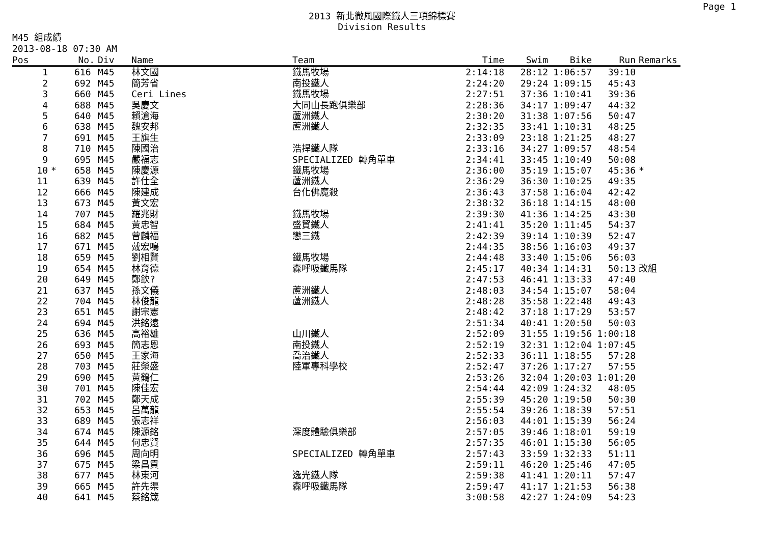Page 1
2013 新北微風國際鐵人三項錦標賽
Division Results
M45 組成績
2013-08-18 07:30 AM
| Pos | | No. | Div | Name | Team | Time | Swim | Bike | Run | Remarks |
| --- | --- | --- | --- | --- | --- | --- | --- | --- | --- | --- |
| 1 | | 616 | M45 | 林文國 | 鐵馬牧場 | 2:14:18 | 28:12 | 1:06:57 | 39:10 | |
| 2 | | 692 | M45 | 簡芳省 | 南投鐵人 | 2:24:20 | 29:24 | 1:09:15 | 45:43 | |
| 3 | | 660 | M45 | Ceri Lines | 鐵馬牧場 | 2:27:51 | 37:36 | 1:10:41 | 39:36 | |
| 4 | | 688 | M45 | 吳慶文 | 大同山長跑俱樂部 | 2:28:36 | 34:17 | 1:09:47 | 44:32 | |
| 5 | | 640 | M45 | 賴滄海 | 蘆洲鐵人 | 2:30:20 | 31:38 | 1:07:56 | 50:47 | |
| 6 | | 638 | M45 | 魏安邦 | 蘆洲鐵人 | 2:32:35 | 33:41 | 1:10:31 | 48:25 | |
| 7 | | 691 | M45 | 王旗生 | | 2:33:09 | 23:18 | 1:21:25 | 48:27 | |
| 8 | | 710 | M45 | 陳國治 | 浩捍鐵人隊 | 2:33:16 | 34:27 | 1:09:57 | 48:54 | |
| 9 | | 695 | M45 | 嚴福志 | SPECIALIZED 轉角單車 | 2:34:41 | 33:45 | 1:10:49 | 50:08 | |
| 10 | * | 658 | M45 | 陳慶源 | 鐵馬牧場 | 2:36:00 | 35:19 | 1:15:07 | 45:36 | * |
| 11 | | 639 | M45 | 許仕全 | 蘆洲鐵人 | 2:36:29 | 36:30 | 1:10:25 | 49:35 | |
| 12 | | 666 | M45 | 陳建成 | 台化佛魔殺 | 2:36:43 | 37:58 | 1:16:04 | 42:42 | |
| 13 | | 673 | M45 | 黃文宏 | | 2:38:32 | 36:18 | 1:14:15 | 48:00 | |
| 14 | | 707 | M45 | 羅兆財 | 鐵馬牧場 | 2:39:30 | 41:36 | 1:14:25 | 43:30 | |
| 15 | | 684 | M45 | 黃忠智 | 盛貿鐵人 | 2:41:41 | 35:20 | 1:11:45 | 54:37 | |
| 16 | | 682 | M45 | 曾麟福 | 戀三鐵 | 2:42:39 | 39:14 | 1:10:39 | 52:47 | |
| 17 | | 671 | M45 | 戴宏鳴 | | 2:44:35 | 38:56 | 1:16:03 | 49:37 | |
| 18 | | 659 | M45 | 劉相賢 | 鐵馬牧場 | 2:44:48 | 33:40 | 1:15:06 | 56:03 | |
| 19 | | 654 | M45 | 林育德 | 森呼吸鐵馬隊 | 2:45:17 | 40:34 | 1:14:31 | 50:13 | 改組 |
| 20 | | 649 | M45 | 鄭欽? | | 2:47:53 | 46:41 | 1:13:33 | 47:40 | |
| 21 | | 637 | M45 | 孫文儀 | 蘆洲鐵人 | 2:48:03 | 34:54 | 1:15:07 | 58:04 | |
| 22 | | 704 | M45 | 林俊龍 | 蘆洲鐵人 | 2:48:28 | 35:58 | 1:22:48 | 49:43 | |
| 23 | | 651 | M45 | 謝宗憲 | | 2:48:42 | 37:18 | 1:17:29 | 53:57 | |
| 24 | | 694 | M45 | 洪銘遠 | | 2:51:34 | 40:41 | 1:20:50 | 50:03 | |
| 25 | | 636 | M45 | 高裕雄 | 山川鐵人 | 2:52:09 | 31:55 | 1:19:56 | 1:00:18 | |
| 26 | | 693 | M45 | 簡志恩 | 南投鐵人 | 2:52:19 | 32:31 | 1:12:04 | 1:07:45 | |
| 27 | | 650 | M45 | 王家海 | 喬治鐵人 | 2:52:33 | 36:11 | 1:18:55 | 57:28 | |
| 28 | | 703 | M45 | 莊榮盛 | 陸軍專科學校 | 2:52:47 | 37:26 | 1:17:27 | 57:55 | |
| 29 | | 690 | M45 | 黃鶴仁 | | 2:53:26 | 32:04 | 1:20:03 | 1:01:20 | |
| 30 | | 701 | M45 | 陳佳宏 | | 2:54:44 | 42:09 | 1:24:32 | 48:05 | |
| 31 | | 702 | M45 | 鄭天成 | | 2:55:39 | 45:20 | 1:19:50 | 50:30 | |
| 32 | | 653 | M45 | 呂萬龍 | | 2:55:54 | 39:26 | 1:18:39 | 57:51 | |
| 33 | | 689 | M45 | 張志祥 | | 2:56:03 | 44:01 | 1:15:39 | 56:24 | |
| 34 | | 674 | M45 | 陳源銘 | 深度體驗俱樂部 | 2:57:05 | 39:46 | 1:18:01 | 59:19 | |
| 35 | | 644 | M45 | 何忠賢 | | 2:57:35 | 46:01 | 1:15:30 | 56:05 | |
| 36 | | 696 | M45 | 周向明 | SPECIALIZED 轉角單車 | 2:57:43 | 33:59 | 1:32:33 | 51:11 | |
| 37 | | 675 | M45 | 梁昌貢 | | 2:59:11 | 46:20 | 1:25:46 | 47:05 | |
| 38 | | 677 | M45 | 林東河 | 逸光鐵人隊 | 2:59:38 | 41:41 | 1:20:11 | 57:47 | |
| 39 | | 665 | M45 | 許先渠 | 森呼吸鐵馬隊 | 2:59:47 | 41:17 | 1:21:53 | 56:38 | |
| 40 | | 641 | M45 | 蔡銘箴 | | 3:00:58 | 42:27 | 1:24:09 | 54:23 | |